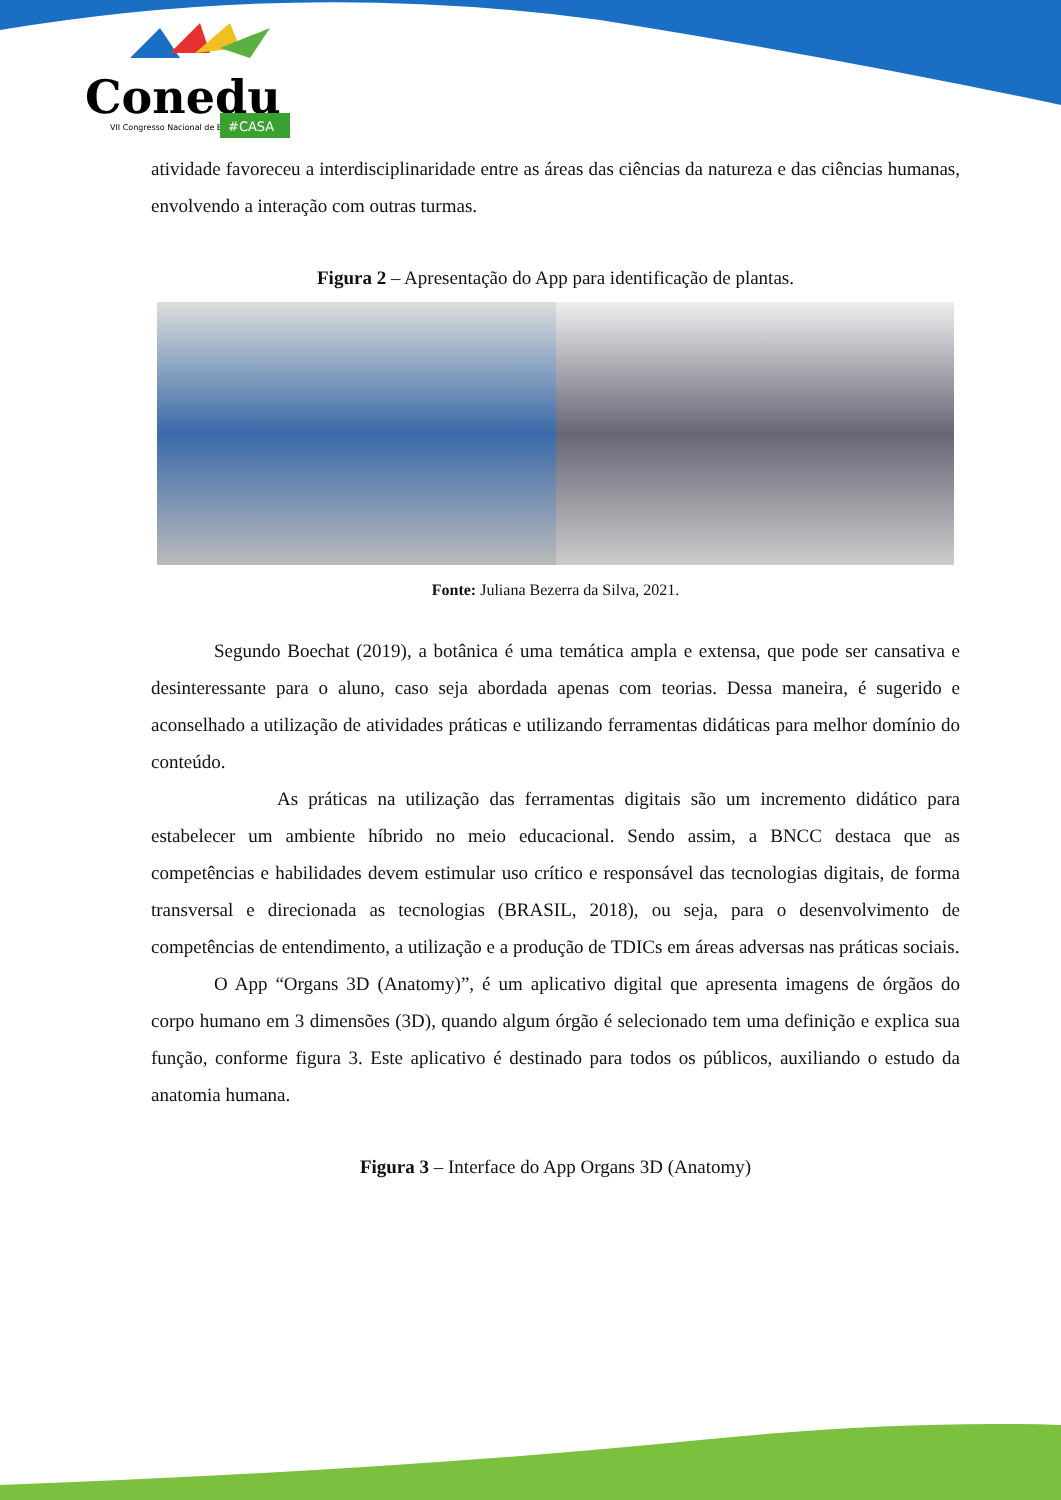Conedu
VII Congresso Nacional de Educação
#CASA
atividade favoreceu a interdisciplinaridade entre as áreas das ciências da natureza e das ciências humanas, envolvendo a interação com outras turmas.
Figura 2 – Apresentação do App para identificação de plantas.
Fonte: Juliana Bezerra da Silva, 2021.
Segundo Boechat (2019), a botânica é uma temática ampla e extensa, que pode ser cansativa e desinteressante para o aluno, caso seja abordada apenas com teorias. Dessa maneira, é sugerido e aconselhado a utilização de atividades práticas e utilizando ferramentas didáticas para melhor domínio do conteúdo.
As práticas na utilização das ferramentas digitais são um incremento didático para estabelecer um ambiente híbrido no meio educacional. Sendo assim, a BNCC destaca que as competências e habilidades devem estimular uso crítico e responsável das tecnologias digitais, de forma transversal e direcionada as tecnologias (BRASIL, 2018), ou seja, para o desenvolvimento de competências de entendimento, a utilização e a produção de TDICs em áreas adversas nas práticas sociais.
O App “Organs 3D (Anatomy)”, é um aplicativo digital que apresenta imagens de órgãos do corpo humano em 3 dimensões (3D), quando algum órgão é selecionado tem uma definição e explica sua função, conforme figura 3. Este aplicativo é destinado para todos os públicos, auxiliando o estudo da anatomia humana.
Figura 3 – Interface do App Organs 3D (Anatomy)